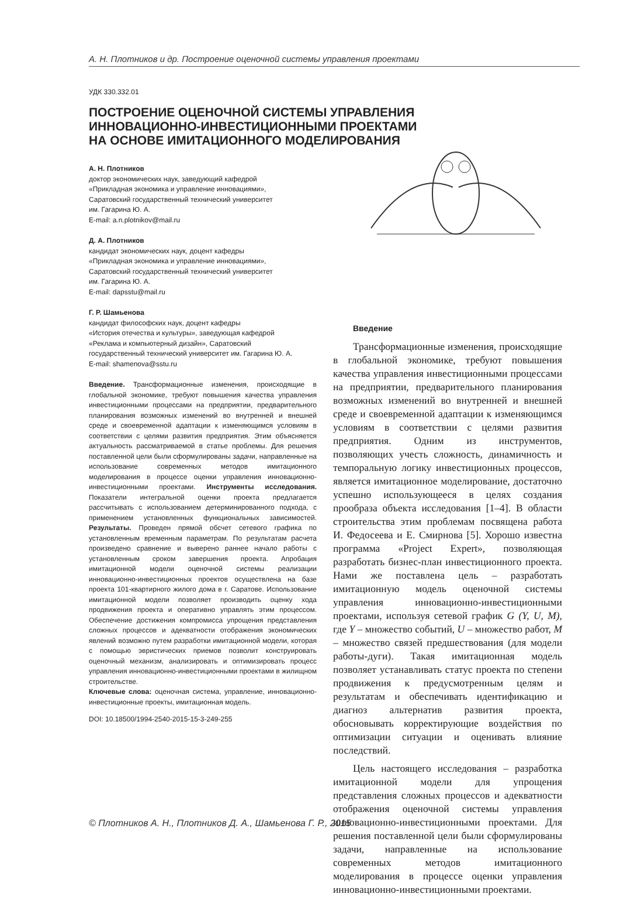А. Н. Плотников и др. Построение оценочной системы управления проектами
УДК 330.332.01
ПОСТРОЕНИЕ ОЦЕНОЧНОЙ СИСТЕМЫ УПРАВЛЕНИЯ
ИННОВАЦИОННО-ИНВЕСТИЦИОННЫМИ ПРОЕКТАМИ
НА ОСНОВЕ ИМИТАЦИОННОГО МОДЕЛИРОВАНИЯ
А. Н. Плотников
доктор экономических наук, заведующий кафедрой
«Прикладная экономика и управление инновациями»,
Саратовский государственный технический университет
им. Гагарина Ю. А.
E-mail: a.n.plotnikov@mail.ru
Д. А. Плотников
кандидат экономических наук, доцент кафедры
«Прикладная экономика и управление инновациями»,
Саратовский государственный технический университет
им. Гагарина Ю. А.
E-mail: dapsstu@mail.ru
Г. Р. Шамьенова
кандидат философских наук, доцент кафедры
«История отечества и культуры», заведующая кафедрой
«Реклама и компьютерный дизайн», Саратовский
государственный технический университет им. Гагарина Ю. А.
E-mail: shamenova@sstu.ru
Введение. Трансформационные изменения, происходящие в глобальной экономике, требуют повышения качества управления инвестиционными процессами на предприятии, предварительного планирования возможных изменений во внутренней и внешней среде и своевременной адаптации к изменяющимся условиям в соответствии с целями развития предприятия. Этим объясняется актуальность рассматриваемой в статье проблемы. Для решения поставленной цели были сформулированы задачи, направленные на использование современных методов имитационного моделирования в процессе оценки управления инновационно-инвестиционными проектами. Инструменты исследования. Показатели интегральной оценки проекта предлагается рассчитывать с использованием детерминированного подхода, с применением установленных функциональных зависимостей. Результаты. Проведен прямой обсчет сетевого графика по установленным временным параметрам. По результатам расчета произведено сравнение и выверено раннее начало работы с установленным сроком завершения проекта. Апробация имитационной модели оценочной системы реализации инновационно-инвестиционных проектов осуществлена на базе проекта 101-квартирного жилого дома в г. Саратове. Использование имитационной модели позволяет производить оценку хода продвижения проекта и оперативно управлять этим процессом. Обеспечение достижения компромисса упрощения представления сложных процессов и адекватности отображения экономических явлений возможно путем разработки имитационной модели, которая с помощью эвристических приемов позволит конструировать оценочный механизм, анализировать и оптимизировать процесс управления инновационно-инвестиционными проектами в жилищном строительстве.
Ключевые слова: оценочная система, управление, инновационно-инвестиционные проекты, имитационная модель.
DOI: 10.18500/1994-2540-2015-15-3-249-255
Введение
Трансформационные изменения, происходящие в глобальной экономике, требуют повышения качества управления инвестиционными процессами на предприятии, предварительного планирования возможных изменений во внутренней и внешней среде и своевременной адаптации к изменяющимся условиям в соответствии с целями развития предприятия. Одним из инструментов, позволяющих учесть сложность, динамичность и темпоральную логику инвестиционных процессов, является имитационное моделирование, достаточно успешно использующееся в целях создания прообраза объекта исследования [1–4]. В области строительства этим проблемам посвящена работа И. Федосеева и Е. Смирнова [5]. Хорошо известна программа «Project Expert», позволяющая разработать бизнес-план инвестиционного проекта. Нами же поставлена цель – разработать имитационную модель оценочной системы управления инновационно-инвестиционными проектами, используя сетевой график G (Y, U, M), где Y – множество событий, U – множество работ, M – множество связей предшествования (для модели работы-дуги). Такая имитационная модель позволяет устанавливать статус проекта по степени продвижения к предусмотренным целям и результатам и обеспечивать идентификацию и диагноз альтернатив развития проекта, обосновывать корректирующие воздействия по оптимизации ситуации и оценивать влияние последствий.
Цель настоящего исследования – разработка имитационной модели для упрощения представления сложных процессов и адекватности отображения оценочной системы управления инновационно-инвестиционными проектами. Для решения поставленной цели были сформулированы задачи, направленные на использование современных методов имитационного моделирования в процессе оценки управления инновационно-инвестиционными проектами.
© Плотников А. Н., Плотников Д. А., Шамьенова Г. Р., 2015